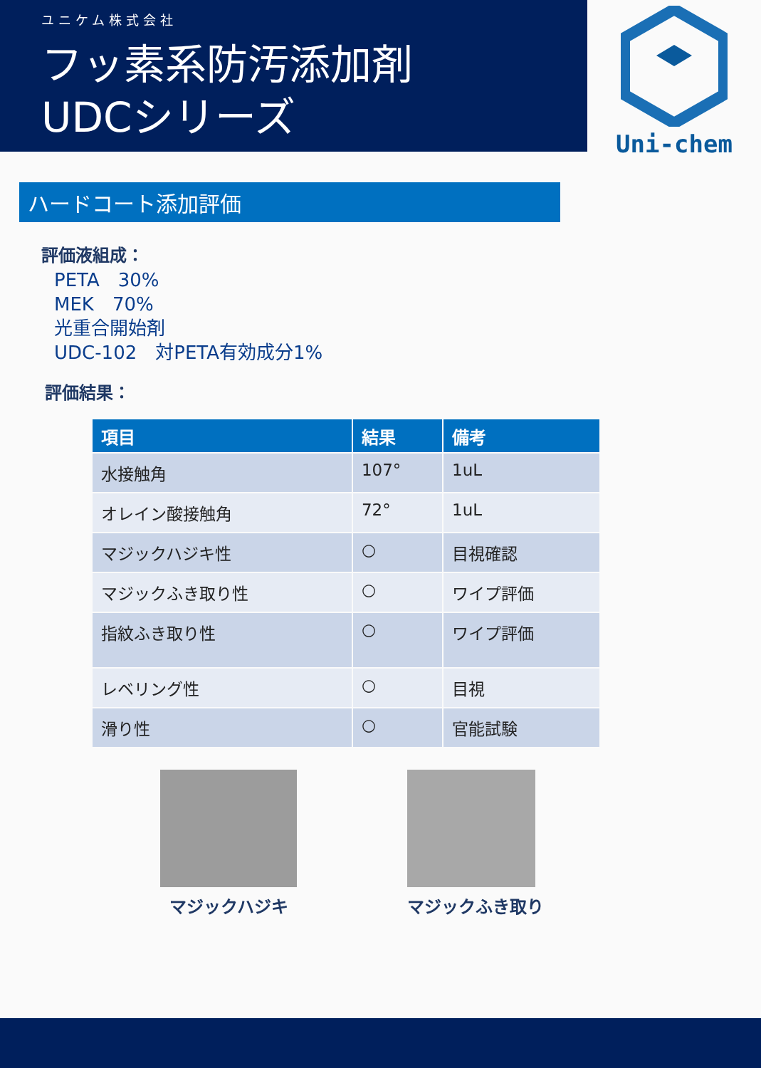ユニケム株式会社
フッ素系防汚添加剤
UDCシリーズ
Uni-chem
ハードコート添加評価
評価液組成：
PETA　30%
MEK　70%
光重合開始剤
UDC-102　対PETA有効成分1%
評価結果：
| 項目 | 結果 | 備考 |
| --- | --- | --- |
| 水接触角 | 107° | 1uL |
| オレイン酸接触角 | 72° | 1uL |
| マジックハジキ性 | ○ | 目視確認 |
| マジックふき取り性 | ○ | ワイプ評価 |
| 指紋ふき取り性 | ○ | ワイプ評価 |
| レベリング性 | ○ | 目視 |
| 滑り性 | ○ | 官能試験 |
マジックハジキ マジックふき取り